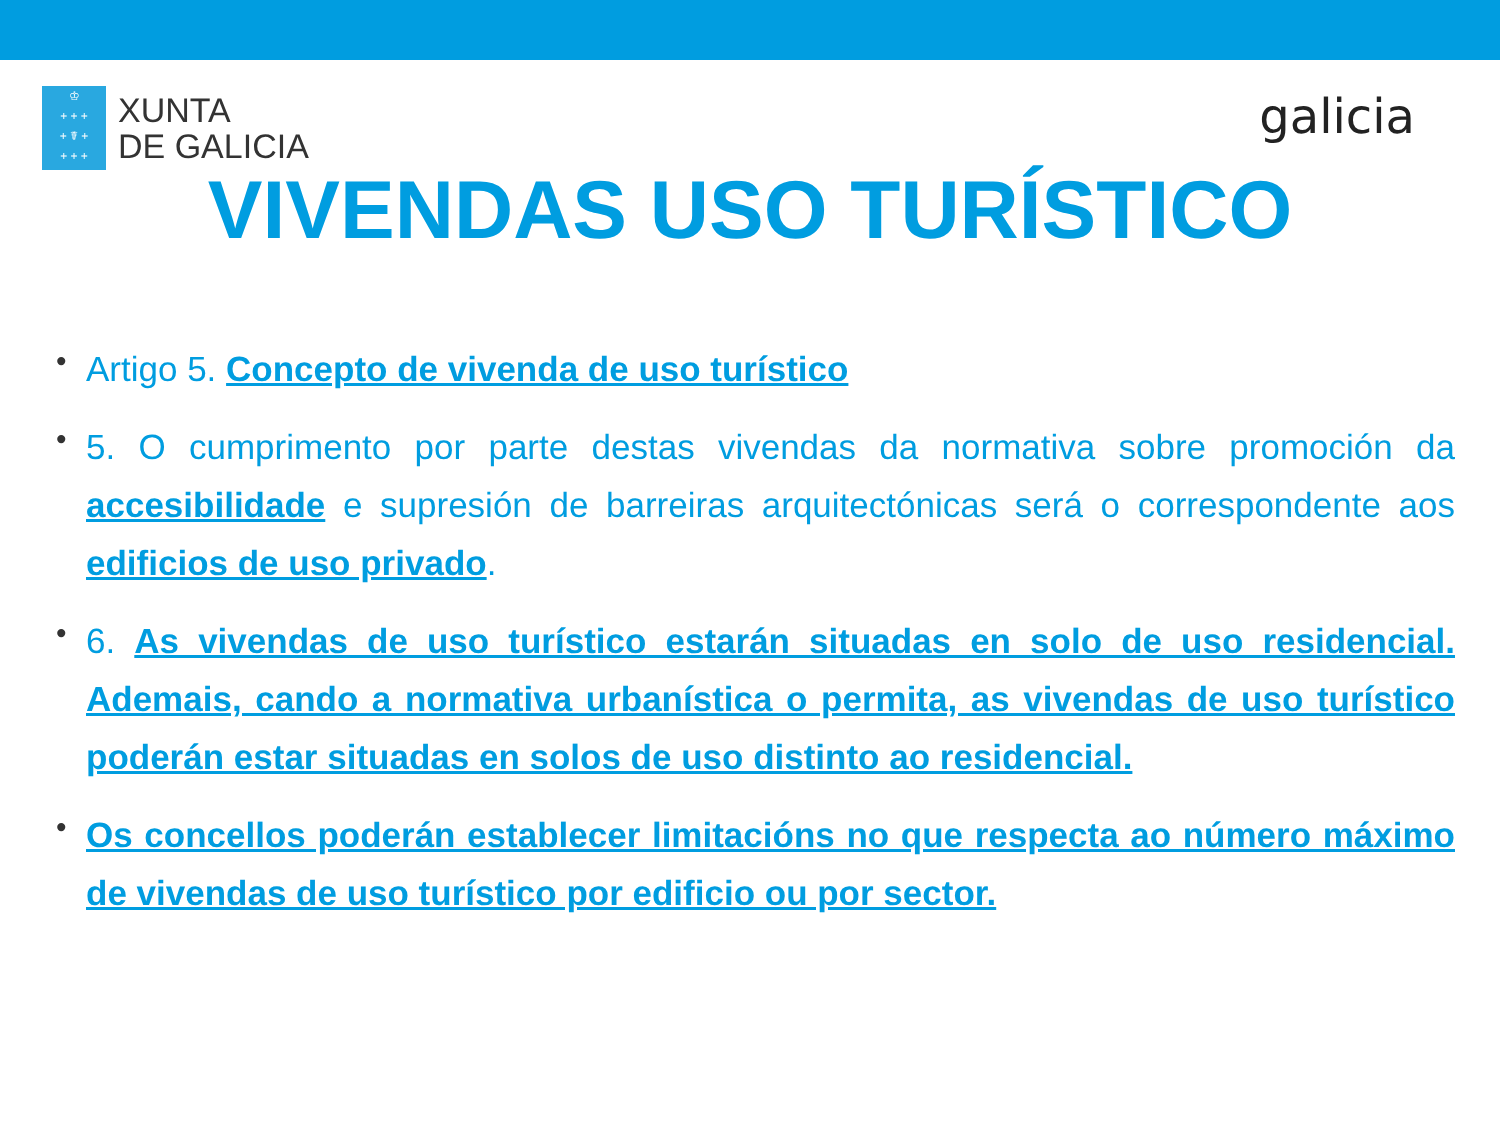♔
+ + +
+ ☤ +
+ + +
XUNTA
DE GALICIA
galicia
VIVENDAS USO TURÍSTICO
• Artigo 5. Concepto de vivenda de uso turístico
• 5. O cumprimento por parte destas vivendas da normativa sobre promoción da accesibilidade e supresión de barreiras arquitectónicas será o correspondente aos edificios de uso privado.
• 6. As vivendas de uso turístico estarán situadas en solo de uso residencial. Ademais, cando a normativa urbanística o permita, as vivendas de uso turístico poderán estar situadas en solos de uso distinto ao residencial.
• Os concellos poderán establecer limitacións no que respecta ao número máximo de vivendas de uso turístico por edificio ou por sector.